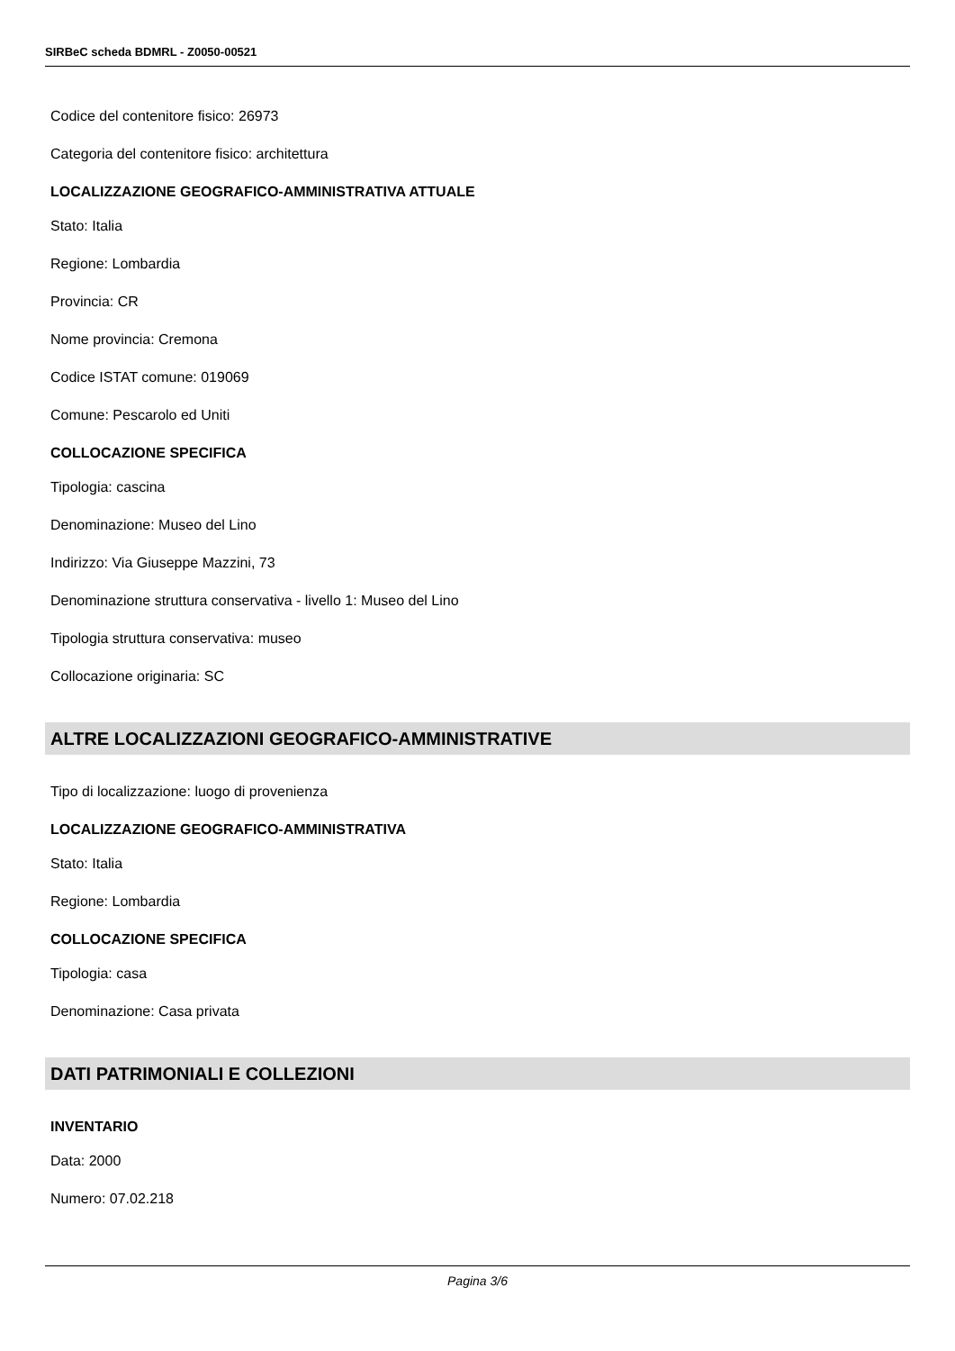SIRBeC scheda BDMRL - Z0050-00521
Codice del contenitore fisico: 26973
Categoria del contenitore fisico: architettura
LOCALIZZAZIONE GEOGRAFICO-AMMINISTRATIVA ATTUALE
Stato: Italia
Regione: Lombardia
Provincia: CR
Nome provincia: Cremona
Codice ISTAT comune: 019069
Comune: Pescarolo ed Uniti
COLLOCAZIONE SPECIFICA
Tipologia: cascina
Denominazione: Museo del Lino
Indirizzo: Via Giuseppe Mazzini, 73
Denominazione struttura conservativa - livello 1: Museo del Lino
Tipologia struttura conservativa: museo
Collocazione originaria: SC
ALTRE LOCALIZZAZIONI GEOGRAFICO-AMMINISTRATIVE
Tipo di localizzazione: luogo di provenienza
LOCALIZZAZIONE GEOGRAFICO-AMMINISTRATIVA
Stato: Italia
Regione: Lombardia
COLLOCAZIONE SPECIFICA
Tipologia: casa
Denominazione: Casa privata
DATI PATRIMONIALI E COLLEZIONI
INVENTARIO
Data: 2000
Numero: 07.02.218
Pagina 3/6